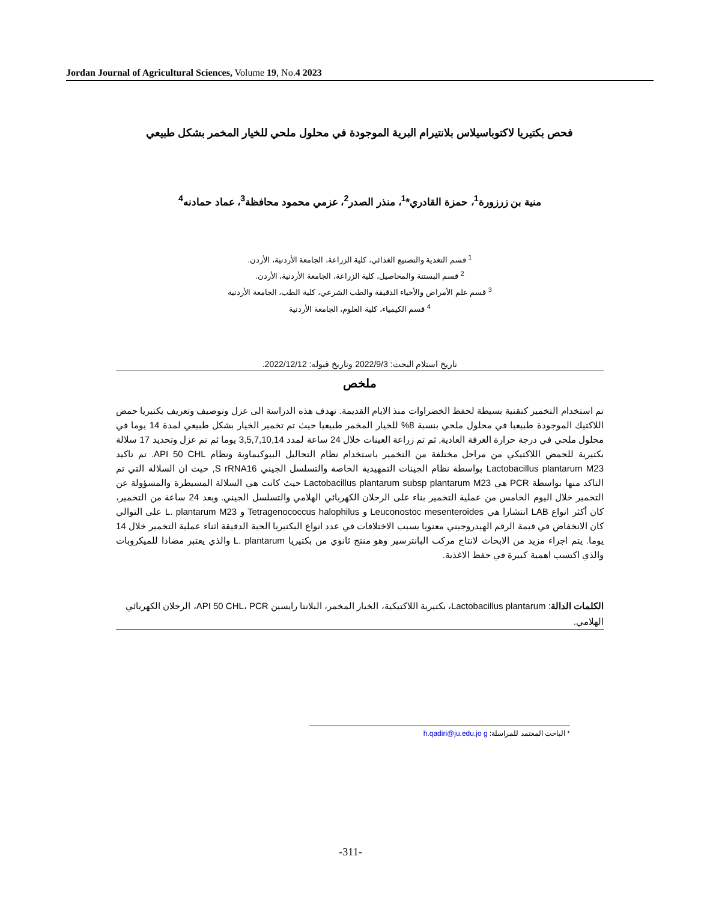Jordan Journal of Agricultural Sciences, Volume 19, No.4 2023
فحص بكتيريا لاكتوباسيلاس بلانتيرام البرية الموجودة في محلول ملحي للخيار المخمر بشكل طبيعي
منية بن زرزورة<sup>1</sup>، حمزة القادري*<sup>1</sup>، منذر الصدر<sup>2</sup>، عزمي محمود محافظة<sup>3</sup>، عماد حمادنه<sup>4</sup>
<sup>1</sup> قسم التغذية والتصنيع الغذائي، كلية الزراعة، الجامعة الأردنية، الأردن.
<sup>2</sup> قسم البستنة والمحاصيل، كلية الزراعة، الجامعة الأردنية، الأردن.
<sup>3</sup> قسم علم الأمراض والأحياء الدقيقة والطب الشرعي، كلية الطب، الجامعة الأردنية
<sup>4</sup> قسم الكيمياء، كلية العلوم، الجامعة الأردنية
تاريخ استلام البحث: 2022/9/3 وتاريخ قبوله: 2022/12/12.
ملخص
تم استخدام التخمير كتقنية بسيطة لحفظ الخضراوات منذ الايام القديمة. تهدف هذه الدراسة الى عزل وتوصيف وتعريف بكتيريا حمض اللاكتيك الموجودة طبيعيا في محلول ملحي بنسبة 8% للخيار المخمر طبيعيا حيث تم تخمير الخيار بشكل طبيعي لمدة 14 يوما في محلول ملحي في درجة حرارة الغرفة العادية, ثم تم زراعة العينات خلال 24 ساعة لمدد 3,5,7,10,14 يوما ثم تم عزل وتحديد 17 سلالة بكتيرية للحمض اللاكتيكي من مراحل مختلفة من التخمير باستخدام نظام التحاليل البيوكيماوية ونظام API 50 CHL. تم تاكيد Lactobacillus plantarum M23 بواسطة نظام الجينات التمهيدية الخاصة والتسلسل الجيني S rRNA16, حيث ان السلالة التي تم التاكد منها بواسطة PCR هي Lactobacillus plantarum subsp plantarum M23 حيث كانت هي السلالة المسيطرة والمسؤولة عن التخمير خلال اليوم الخامس من عملية التخمير بناء على الرحلان الكهربائي الهلامي والتسلسل الجيني. وبعد 24 ساعة من التخمير، كان أكثر انواع LAB انتشارا هي Leuconostoc mesenteroides و Tetragenococcus halophilus و L. plantarum M23 على التوالي كان الانخفاض في قيمة الرقم الهيدروجيني معنويا بسبب الاختلافات في عدد انواع البكتيريا الحية الدقيقة اثناء عملية التخمير خلال 14 يوما. يتم اجراء مزيد من الابحاث لانتاج مركب البانترسير وهو منتج ثانوي من بكتيريا L. plantarum والذي يعتبر مضادا للميكروبات والذي اكتسب اهمية كبيرة في حفظ الاغذية.
الكلمات الدالة: Lactobacillus plantarum، بكتيرية اللاكتيكية، الخيار المخمر، البلانتا رايسين API 50 CHL، PCR، الرحلان الكهربائي الهلامي.
* الباحث المعتمد للمراسلة: h.qadiri@ju.edu.jo g
-311-